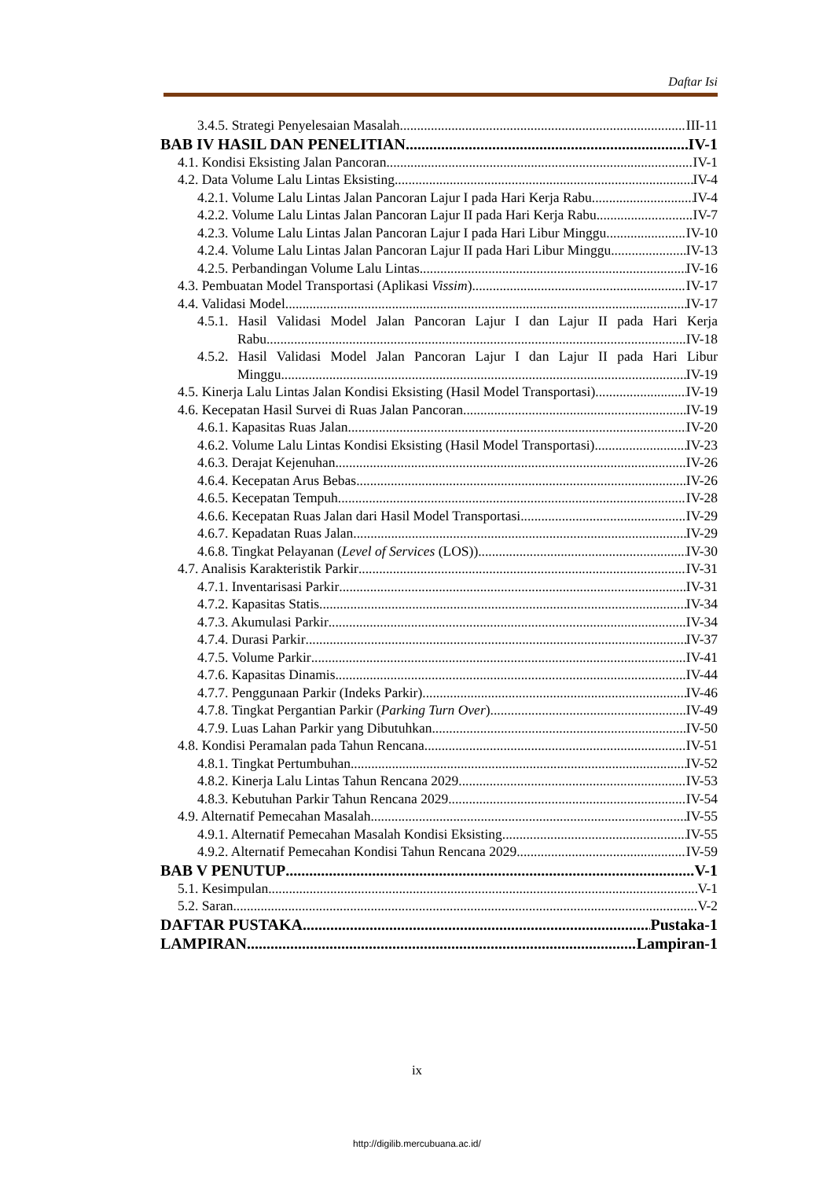Daftar Isi
3.4.5. Strategi Penyelesaian Masalah III-11
BAB IV HASIL DAN PENELITIAN IV-1
4.1. Kondisi Eksisting Jalan Pancoran IV-1
4.2. Data Volume Lalu Lintas Eksisting IV-4
4.2.1. Volume Lalu Lintas Jalan Pancoran Lajur I pada Hari Kerja Rabu IV-4
4.2.2. Volume Lalu Lintas Jalan Pancoran Lajur II pada Hari Kerja Rabu IV-7
4.2.3. Volume Lalu Lintas Jalan Pancoran Lajur I pada Hari Libur Minggu IV-10
4.2.4. Volume Lalu Lintas Jalan Pancoran Lajur II pada Hari Libur Minggu IV-13
4.2.5. Perbandingan Volume Lalu Lintas IV-16
4.3. Pembuatan Model Transportasi (Aplikasi Vissim) IV-17
4.4. Validasi Model IV-17
4.5.1. Hasil Validasi Model Jalan Pancoran Lajur I dan Lajur II pada Hari Kerja
Rabu IV-18
4.5.2. Hasil Validasi Model Jalan Pancoran Lajur I dan Lajur II pada Hari Libur
Minggu IV-19
4.5. Kinerja Lalu Lintas Jalan Kondisi Eksisting (Hasil Model Transportasi) IV-19
4.6. Kecepatan Hasil Survei di Ruas Jalan Pancoran IV-19
4.6.1. Kapasitas Ruas Jalan IV-20
4.6.2. Volume Lalu Lintas Kondisi Eksisting (Hasil Model Transportasi) IV-23
4.6.3. Derajat Kejenuhan IV-26
4.6.4. Kecepatan Arus Bebas IV-26
4.6.5. Kecepatan Tempuh IV-28
4.6.6. Kecepatan Ruas Jalan dari Hasil Model Transportasi IV-29
4.6.7. Kepadatan Ruas Jalan IV-29
4.6.8. Tingkat Pelayanan (Level of Services (LOS)) IV-30
4.7. Analisis Karakteristik Parkir IV-31
4.7.1. Inventarisasi Parkir IV-31
4.7.2. Kapasitas Statis IV-34
4.7.3. Akumulasi Parkir IV-34
4.7.4. Durasi Parkir IV-37
4.7.5. Volume Parkir IV-41
4.7.6. Kapasitas Dinamis IV-44
4.7.7. Penggunaan Parkir (Indeks Parkir) IV-46
4.7.8. Tingkat Pergantian Parkir (Parking Turn Over) IV-49
4.7.9. Luas Lahan Parkir yang Dibutuhkan IV-50
4.8. Kondisi Peramalan pada Tahun Rencana IV-51
4.8.1. Tingkat Pertumbuhan IV-52
4.8.2. Kinerja Lalu Lintas Tahun Rencana 2029 IV-53
4.8.3. Kebutuhan Parkir Tahun Rencana 2029 IV-54
4.9. Alternatif Pemecahan Masalah IV-55
4.9.1. Alternatif Pemecahan Masalah Kondisi Eksisting IV-55
4.9.2. Alternatif Pemecahan Kondisi Tahun Rencana 2029 IV-59
BAB V PENUTUP V-1
5.1. Kesimpulan V-1
5.2. Saran V-2
DAFTAR PUSTAKA Pustaka-1
LAMPIRAN Lampiran-1
ix
http://digilib.mercubuana.ac.id/